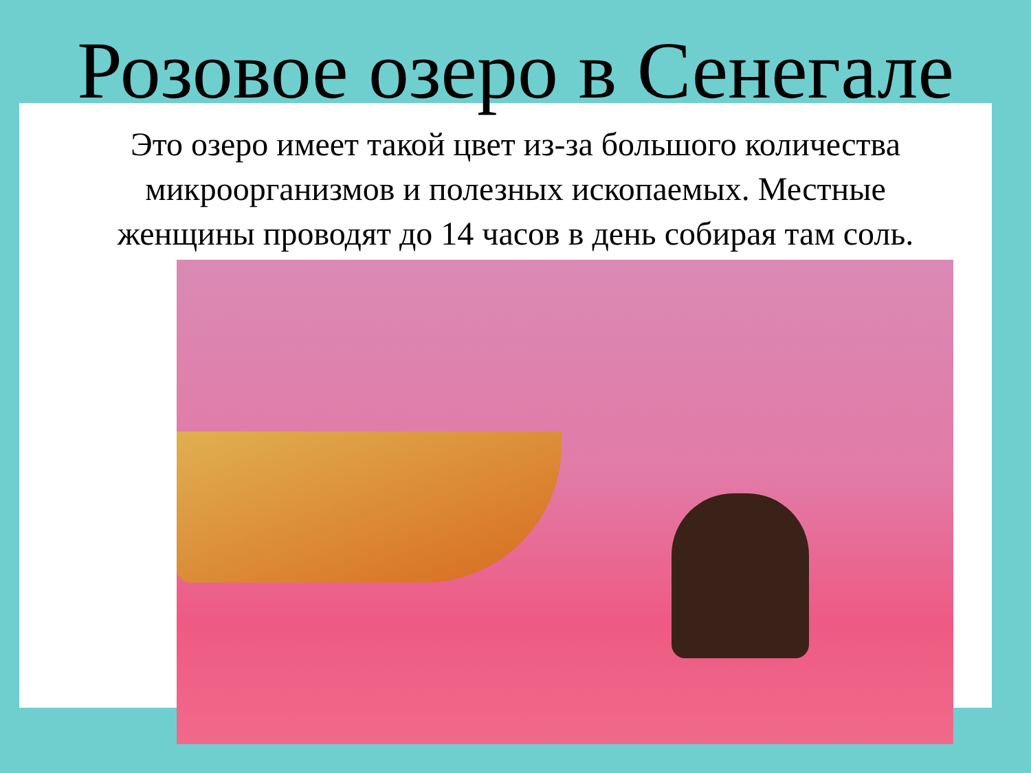Розовое озеро в Сенегале
Это озеро имеет такой цвет из-за большого количества микроорганизмов и полезных ископаемых. Местные женщины проводят до 14 часов в день собирая там соль.